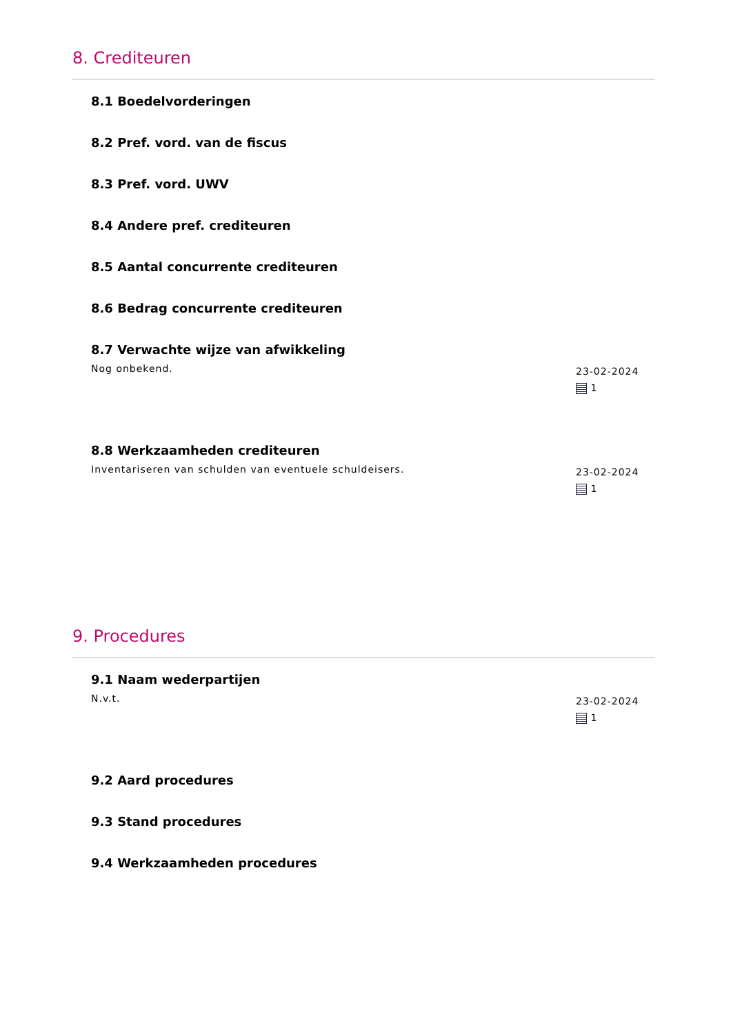8. Crediteuren
8.1 Boedelvorderingen
8.2 Pref. vord. van de fiscus
8.3 Pref. vord. UWV
8.4 Andere pref. crediteuren
8.5 Aantal concurrente crediteuren
8.6 Bedrag concurrente crediteuren
8.7 Verwachte wijze van afwikkeling
Nog onbekend.
23-02-2024
1
8.8 Werkzaamheden crediteuren
Inventariseren van schulden van eventuele schuldeisers.
23-02-2024
1
9. Procedures
9.1 Naam wederpartijen
N.v.t.
23-02-2024
1
9.2 Aard procedures
9.3 Stand procedures
9.4 Werkzaamheden procedures